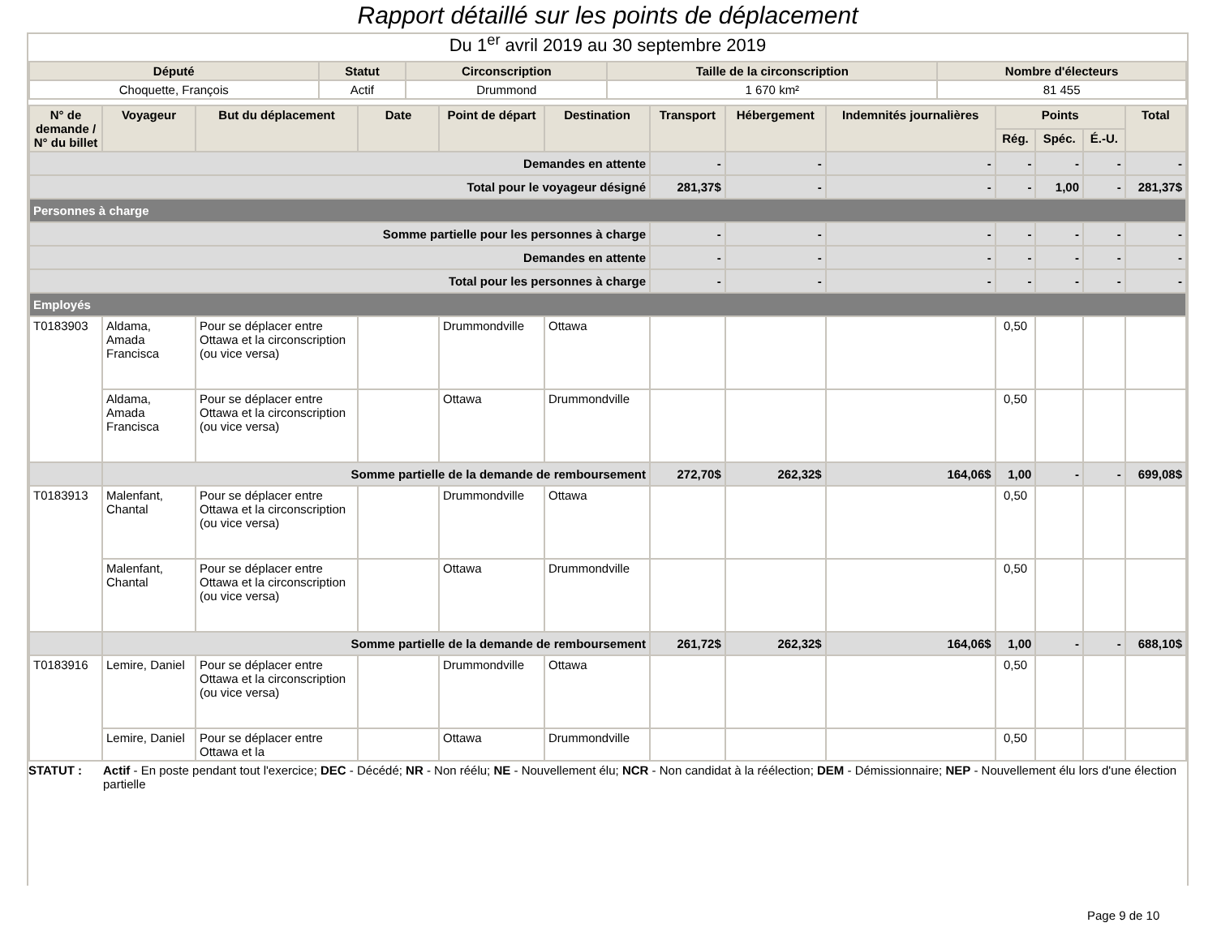Rapport détaillé sur les points de déplacement
Du 1<sup>er</sup> avril 2019 au 30 septembre 2019
| Député | Statut | Circonscription | Taille de la circonscription | Nombre d'électeurs |
| --- | --- | --- | --- | --- |
| Choquette, François | Actif | Drummond | 1 670 km² | 81 455 |
| N° de demande / N° du billet | Voyageur | But du déplacement | Date | Point de départ | Destination | Transport | Hébergement | Indemnités journalières | Points | | | Total |
| --- | --- | --- | --- | --- | --- | --- | --- | --- | --- | --- | --- | --- |
| | | | | | | | | | Rég. | Spéc. | É.-U. | |
| Demandes en attente | | | | | | - | - | - | - | - | - | - |
| Total pour le voyageur désigné | | | | | | 281,37$ | - | - | - | 1,00 | - | 281,37$ |
| Personnes à charge | | | | | | | | | | | | |
| Somme partielle pour les personnes à charge | | | | | | - | - | - | - | - | - | - |
| Demandes en attente | | | | | | - | - | - | - | - | - | - |
| Total pour les personnes à charge | | | | | | - | - | - | - | - | - | - |
| Employés | | | | | | | | | | | | |
| T0183903 | Aldama, Amada Francisca | Pour se déplacer entre Ottawa et la circonscription (ou vice versa) | | Drummondville | Ottawa | | | | 0,50 | | | |
| | Aldama, Amada Francisca | Pour se déplacer entre Ottawa et la circonscription (ou vice versa) | | Ottawa | Drummondville | | | | 0,50 | | | |
| | Somme partielle de la demande de remboursement | | | | | 272,70$ | 262,32$ | 164,06$ | 1,00 | - | - | 699,08$ |
| T0183913 | Malenfant, Chantal | Pour se déplacer entre Ottawa et la circonscription (ou vice versa) | | Drummondville | Ottawa | | | | 0,50 | | | |
| | Malenfant, Chantal | Pour se déplacer entre Ottawa et la circonscription (ou vice versa) | | Ottawa | Drummondville | | | | 0,50 | | | |
| | Somme partielle de la demande de remboursement | | | | | 261,72$ | 262,32$ | 164,06$ | 1,00 | - | - | 688,10$ |
| T0183916 | Lemire, Daniel | Pour se déplacer entre Ottawa et la circonscription (ou vice versa) | | Drummondville | Ottawa | | | | 0,50 | | | |
| | Lemire, Daniel | Pour se déplacer entre Ottawa et la | | Ottawa | Drummondville | | | | 0,50 | | | |
STATUT : Actif - En poste pendant tout l'exercice; DEC - Décédé; NR - Non réélu; NE - Nouvellement élu; NCR - Non candidat à la réélection; DEM - Démissionnaire; NEP - Nouvellement élu lors d'une élection partielle
Page 9 de 10